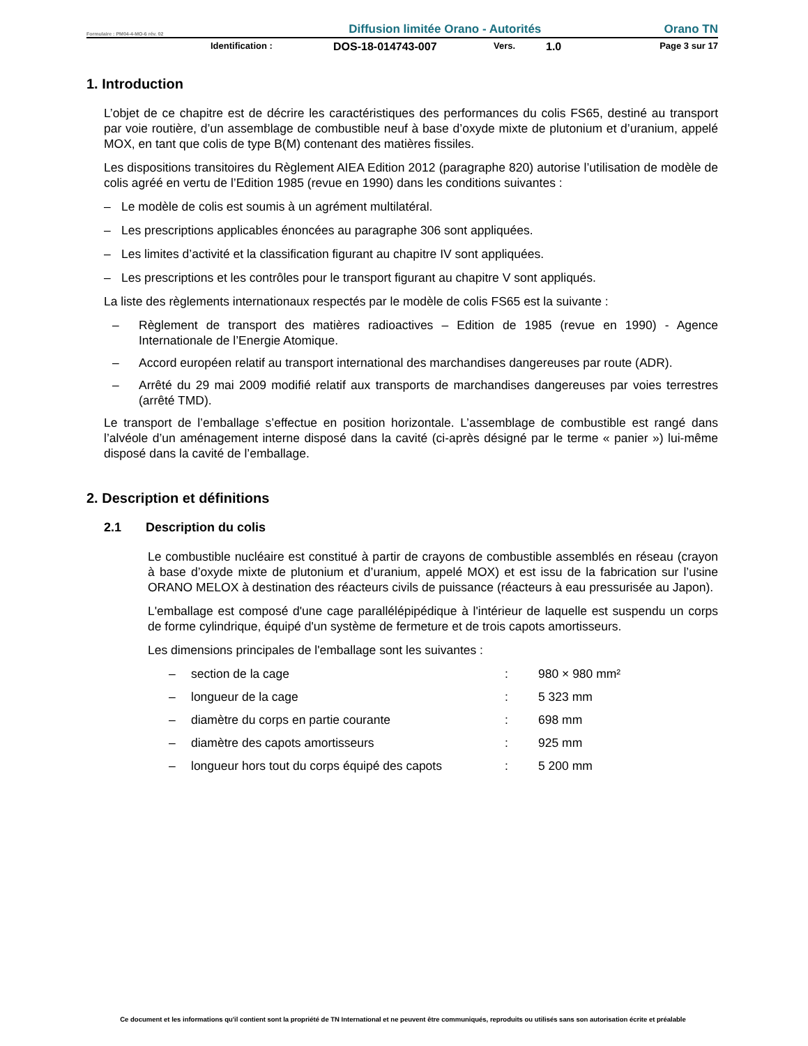Formulaire : PM04-4-MO-6 rév. 02 Diffusion limitée Orano - Autorités Orano TN
Identification : DOS-18-014743-007 Vers. 1.0 Page 3 sur 17
1. Introduction
L’objet de ce chapitre est de décrire les caractéristiques des performances du colis FS65, destiné au transport par voie routière, d’un assemblage de combustible neuf à base d’oxyde mixte de plutonium et d’uranium, appelé MOX, en tant que colis de type B(M) contenant des matières fissiles.
Les dispositions transitoires du Règlement AIEA Edition 2012 (paragraphe 820) autorise l’utilisation de modèle de colis agréé en vertu de l’Edition 1985 (revue en 1990) dans les conditions suivantes :
– Le modèle de colis est soumis à un agrément multilatéral.
– Les prescriptions applicables énoncées au paragraphe 306 sont appliquées.
– Les limites d’activité et la classification figurant au chapitre IV sont appliquées.
– Les prescriptions et les contrôles pour le transport figurant au chapitre V sont appliqués.
La liste des règlements internationaux respectés par le modèle de colis FS65 est la suivante :
– Règlement de transport des matières radioactives – Edition de 1985 (revue en 1990) - Agence Internationale de l’Energie Atomique.
– Accord européen relatif au transport international des marchandises dangereuses par route (ADR).
– Arrêté du 29 mai 2009 modifié relatif aux transports de marchandises dangereuses par voies terrestres (arrêté TMD).
Le transport de l’emballage s’effectue en position horizontale. L’assemblage de combustible est rangé dans l’alvéole d’un aménagement interne disposé dans la cavité (ci-après désigné par le terme « panier ») lui-même disposé dans la cavité de l’emballage.
2. Description et définitions
2.1 Description du colis
Le combustible nucléaire est constitué à partir de crayons de combustible assemblés en réseau (crayon à base d’oxyde mixte de plutonium et d’uranium, appelé MOX) et est issu de la fabrication sur l’usine ORANO MELOX à destination des réacteurs civils de puissance (réacteurs à eau pressurisée au Japon).
L'emballage est composé d'une cage parallélépipédique à l'intérieur de laquelle est suspendu un corps de forme cylindrique, équipé d'un système de fermeture et de trois capots amortisseurs.
Les dimensions principales de l'emballage sont les suivantes :
| – | section de la cage | : | 980 × 980 mm² |
| – | longueur de la cage | : | 5 323 mm |
| – | diamètre du corps en partie courante | : | 698 mm |
| – | diamètre des capots amortisseurs | : | 925 mm |
| – | longueur hors tout du corps équipé des capots | : | 5 200 mm |
Ce document et les informations qu'il contient sont la propriété de TN International et ne peuvent être communiqués, reproduits ou utilisés sans son autorisation écrite et préalable